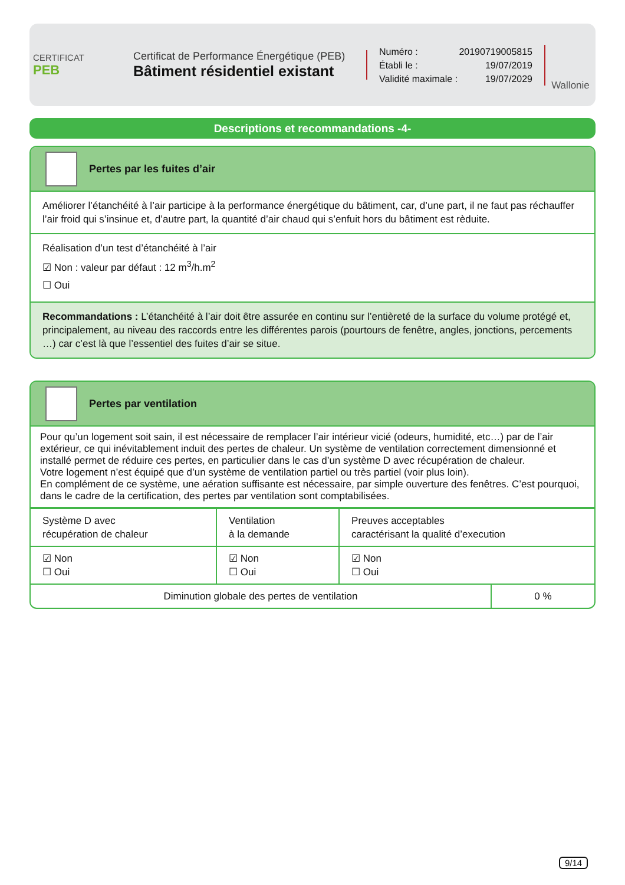CERTIFICAT
PEB
Certificat de Performance Énergétique (PEB)
Bâtiment résidentiel existant
Numéro : 20190719005815
Établi le : 19/07/2019
Validité maximale : 19/07/2029
Wallonie
Descriptions et recommandations -4-
Pertes par les fuites d’air
Améliorer l’étanchéité à l’air participe à la performance énergétique du bâtiment, car, d’une part, il ne faut pas réchauffer l’air froid qui s’insinue et, d’autre part, la quantité d’air chaud qui s’enfuit hors du bâtiment est rèduite.
Réalisation d’un test d’étanchéité à l’air
☑ Non : valeur par défaut : 12 m<sup>3</sup>/h.m<sup>2</sup>
☐ Oui
Recommandations : L’étanchéité à l’air doit être assurée en continu sur l’entièreté de la surface du volume protégé et, principalement, au niveau des raccords entre les différentes parois (pourtours de fenêtre, angles, jonctions, percements …) car c’est là que l’essentiel des fuites d’air se situe.
Pertes par ventilation
Pour qu’un logement soit sain, il est nécessaire de remplacer l’air intérieur vicié (odeurs, humidité, etc…) par de l’air extérieur, ce qui inévitablement induit des pertes de chaleur. Un système de ventilation correctement dimensionné et installé permet de réduire ces pertes, en particulier dans le cas d’un système D avec récupération de chaleur.
Votre logement n’est équipé que d’un système de ventilation partiel ou très partiel (voir plus loin).
En complément de ce système, une aération suffisante est nécessaire, par simple ouverture des fenêtres. C’est pourquoi, dans le cadre de la certification, des pertes par ventilation sont comptabilisées.
| Système D avec récupération de chaleur | Ventilation à la demande | Preuves acceptables caractérisant la qualité d’execution |
| ☑ Non ☐ Oui | ☑ Non ☐ Oui | ☑ Non ☐ Oui |
| Diminution globale des pertes de ventilation | 0 % |
9/14